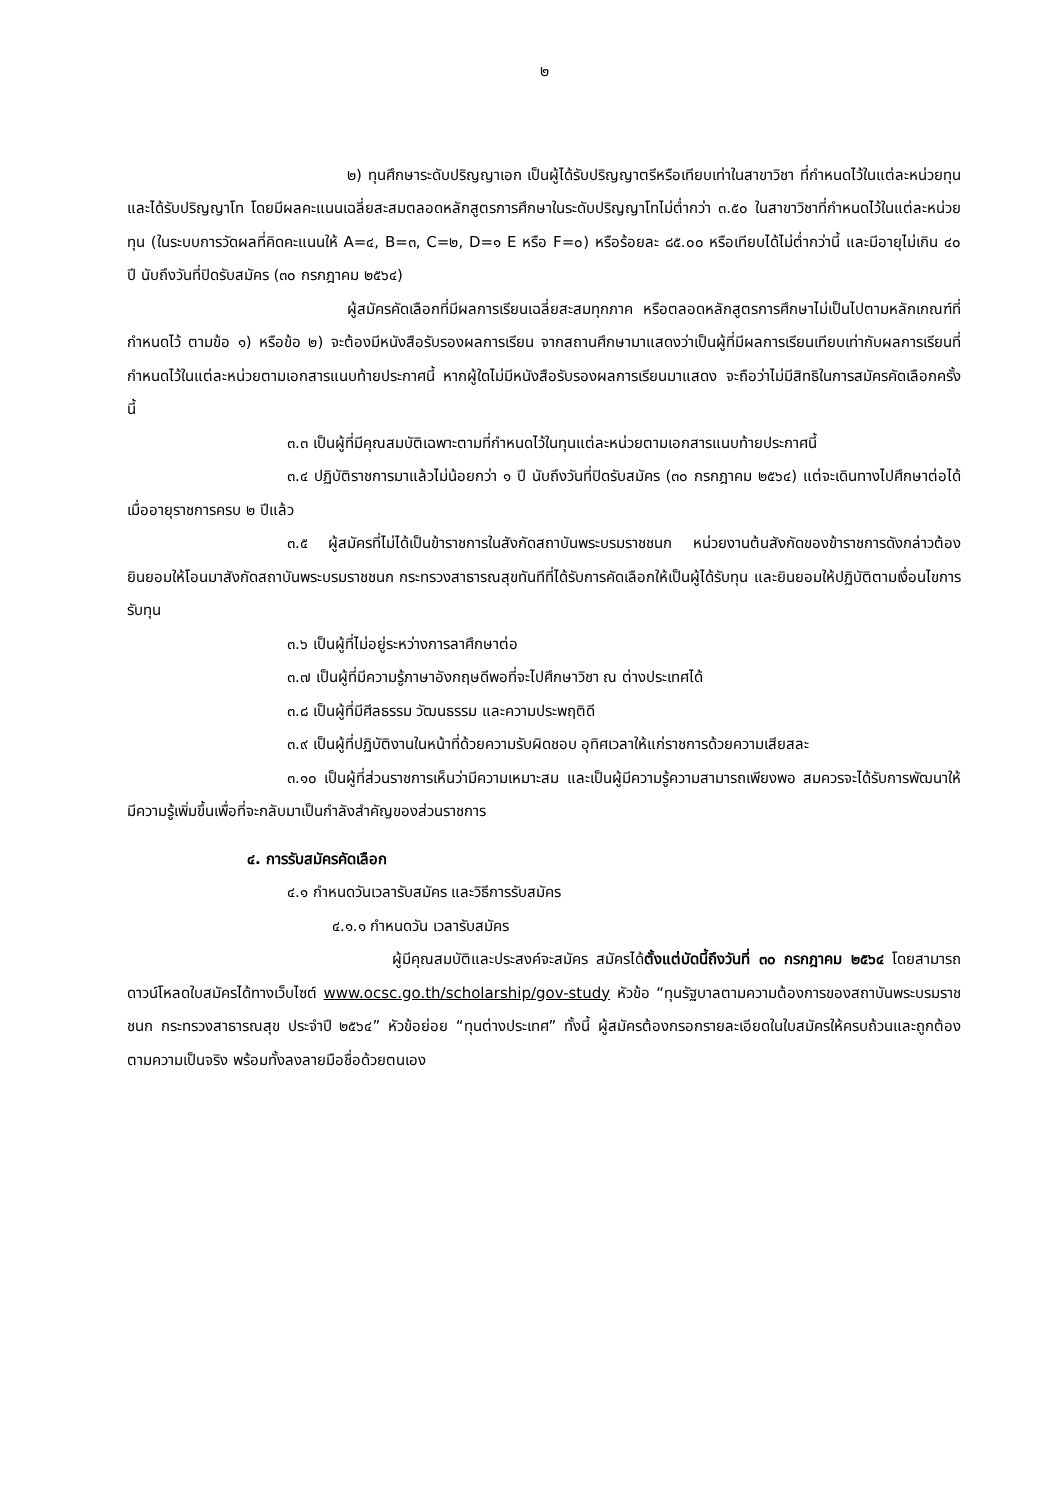๒
๒) ทุนศึกษาระดับปริญญาเอก เป็นผู้ได้รับปริญญาตรีหรือเทียบเท่าในสาขาวิชา ที่กำหนดไว้ในแต่ละหน่วยทุน และได้รับปริญญาโท โดยมีผลคะแนนเฉลี่ยสะสมตลอดหลักสูตรการศึกษาในระดับปริญญาโทไม่ต่ำกว่า ๓.๕๐ ในสาขาวิชาที่กำหนดไว้ในแต่ละหน่วยทุน (ในระบบการวัดผลที่คิดคะแนนให้ A=๔, B=๓, C=๒, D=๑ E หรือ F=๐) หรือร้อยละ ๘๕.๐๐ หรือเทียบได้ไม่ต่ำกว่านี้ และมีอายุไม่เกิน ๔๐ ปี นับถึงวันที่ปิดรับสมัคร (๓๐ กรกฎาคม ๒๕๖๔)
ผู้สมัครคัดเลือกที่มีผลการเรียนเฉลี่ยสะสมทุกภาค หรือตลอดหลักสูตรการศึกษาไม่เป็นไปตามหลักเกณฑ์ที่กำหนดไว้ ตามข้อ ๑) หรือข้อ ๒) จะต้องมีหนังสือรับรองผลการเรียน จากสถานศึกษามาแสดงว่าเป็นผู้ที่มีผลการเรียนเทียบเท่ากับผลการเรียนที่กำหนดไว้ในแต่ละหน่วยตามเอกสารแนบท้ายประกาศนี้ หากผู้ใดไม่มีหนังสือรับรองผลการเรียนมาแสดง จะถือว่าไม่มีสิทธิในการสมัครคัดเลือกครั้งนี้
๓.๓ เป็นผู้ที่มีคุณสมบัติเฉพาะตามที่กำหนดไว้ในทุนแต่ละหน่วยตามเอกสารแนบท้ายประกาศนี้
๓.๔ ปฏิบัติราชการมาแล้วไม่น้อยกว่า ๑ ปี นับถึงวันที่ปิดรับสมัคร (๓๐ กรกฎาคม ๒๕๖๔) แต่จะเดินทางไปศึกษาต่อได้เมื่ออายุราชการครบ ๒ ปีแล้ว
๓.๕ ผู้สมัครที่ไม่ได้เป็นข้าราชการในสังกัดสถาบันพระบรมราชชนก หน่วยงานต้นสังกัดของข้าราชการดังกล่าวต้องยินยอมให้โอนมาสังกัดสถาบันพระบรมราชชนก กระทรวงสาธารณสุขทันทีที่ได้รับการคัดเลือกให้เป็นผู้ได้รับทุน และยินยอมให้ปฏิบัติตามเงื่อนไขการรับทุน
๓.๖ เป็นผู้ที่ไม่อยู่ระหว่างการลาศึกษาต่อ
๓.๗ เป็นผู้ที่มีความรู้ภาษาอังกฤษดีพอที่จะไปศึกษาวิชา ณ ต่างประเทศได้
๓.๘ เป็นผู้ที่มีศีลธรรม วัฒนธรรม และความประพฤติดี
๓.๙ เป็นผู้ที่ปฏิบัติงานในหน้าที่ด้วยความรับผิดชอบ อุทิศเวลาให้แก่ราชการด้วยความเสียสละ
๓.๑๐ เป็นผู้ที่ส่วนราชการเห็นว่ามีความเหมาะสม และเป็นผู้มีความรู้ความสามารถเพียงพอ สมควรจะได้รับการพัฒนาให้มีความรู้เพิ่มขึ้นเพื่อที่จะกลับมาเป็นกำลังสำคัญของส่วนราชการ
๔. การรับสมัครคัดเลือก
๔.๑ กำหนดวันเวลารับสมัคร และวิธีการรับสมัคร
๔.๑.๑ กำหนดวัน เวลารับสมัคร
ผู้มีคุณสมบัติและประสงค์จะสมัคร สมัครได้ตั้งแต่บัดนี้ถึงวันที่ ๓๐ กรกฎาคม ๒๕๖๔ โดยสามารถดาวน์โหลดใบสมัครได้ทางเว็บไซต์ www.ocsc.go.th/scholarship/gov-study หัวข้อ “ทุนรัฐบาลตามความต้องการของสถาบันพระบรมราชชนก กระทรวงสาธารณสุข ประจำปี ๒๕๖๔” หัวข้อย่อย “ทุนต่างประเทศ” ทั้งนี้ ผู้สมัครต้องกรอกรายละเอียดในใบสมัครให้ครบถ้วนและถูกต้อง ตามความเป็นจริง พร้อมทั้งลงลายมือชื่อด้วยตนเอง